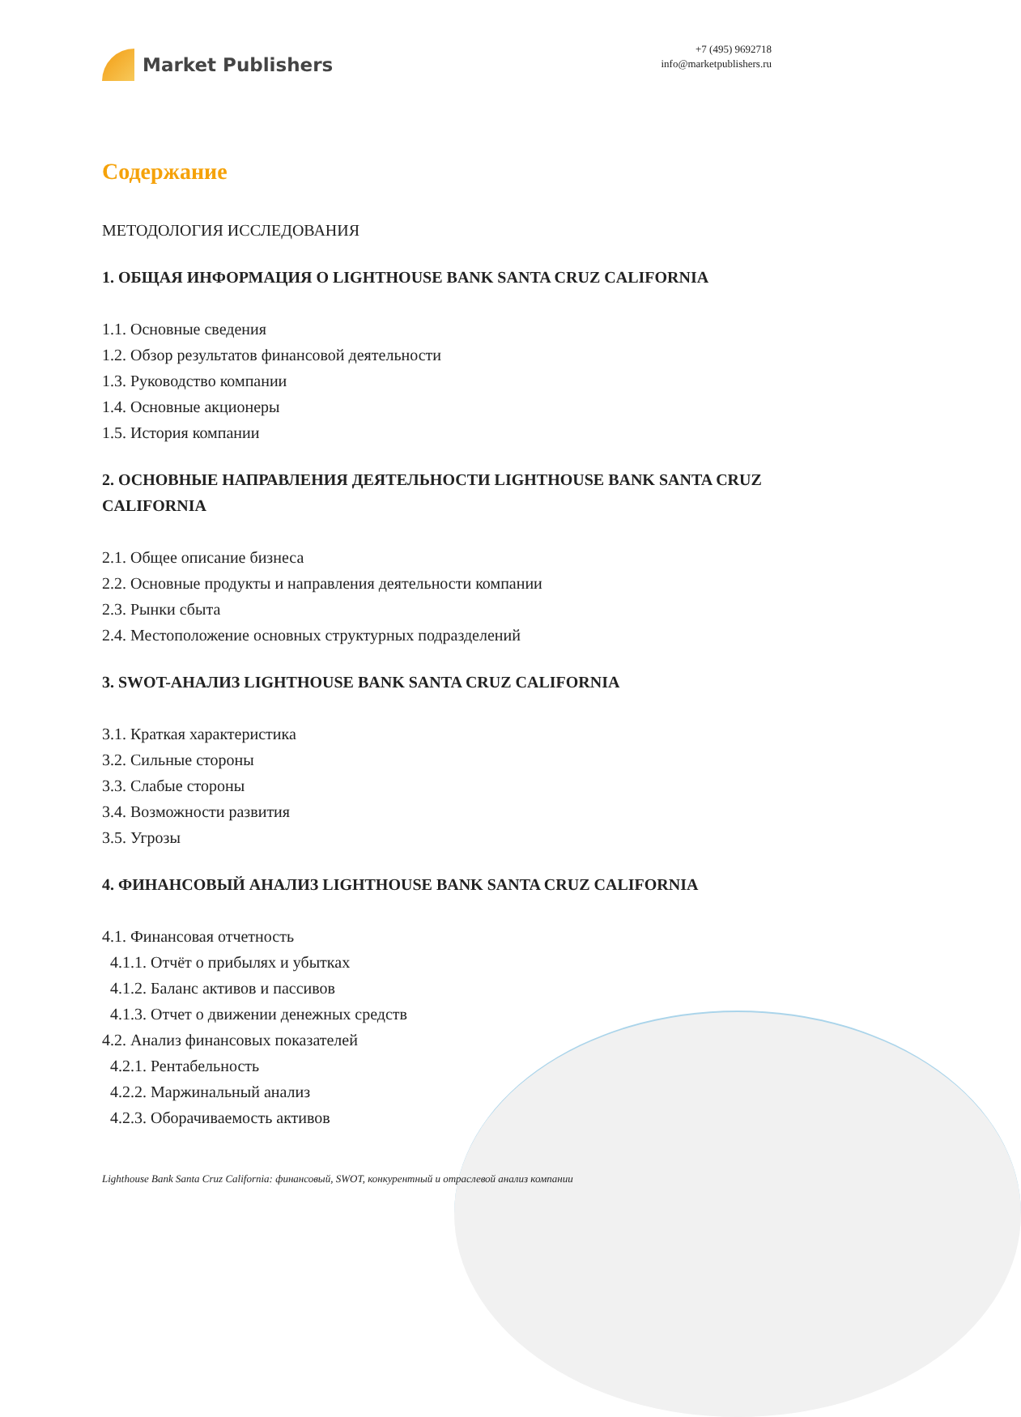Market Publishers
+7 (495) 9692718
info@marketpublishers.ru
Содержание
МЕТОДОЛОГИЯ ИССЛЕДОВАНИЯ
1. ОБЩАЯ ИНФОРМАЦИЯ О LIGHTHOUSE BANK SANTA CRUZ CALIFORNIA
1.1. Основные сведения
1.2. Обзор результатов финансовой деятельности
1.3. Руководство компании
1.4. Основные акционеры
1.5. История компании
2. ОСНОВНЫЕ НАПРАВЛЕНИЯ ДЕЯТЕЛЬНОСТИ LIGHTHOUSE BANK SANTA CRUZ CALIFORNIA
2.1. Общее описание бизнеса
2.2. Основные продукты и направления деятельности компании
2.3. Рынки сбыта
2.4. Местоположение основных структурных подразделений
3. SWOT-АНАЛИЗ LIGHTHOUSE BANK SANTA CRUZ CALIFORNIA
3.1. Краткая характеристика
3.2. Сильные стороны
3.3. Слабые стороны
3.4. Возможности развития
3.5. Угрозы
4. ФИНАНСОВЫЙ АНАЛИЗ LIGHTHOUSE BANK SANTA CRUZ CALIFORNIA
4.1. Финансовая отчетность
4.1.1. Отчёт о прибылях и убытках
4.1.2. Баланс активов и пассивов
4.1.3. Отчет о движении денежных средств
4.2. Анализ финансовых показателей
4.2.1. Рентабельность
4.2.2. Маржинальный анализ
4.2.3. Оборачиваемость активов
Lighthouse Bank Santa Cruz California: финансовый, SWOT, конкурентный и отраслевой анализ компании